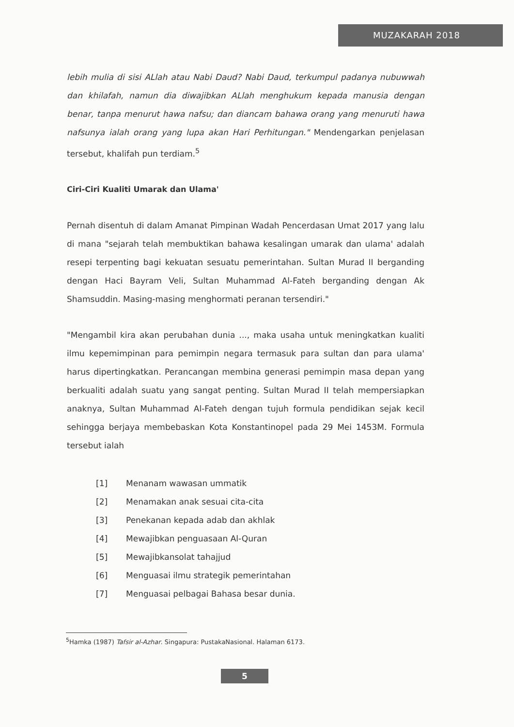MUZAKARAH 2018
lebih mulia di sisi ALlah atau Nabi Daud? Nabi Daud, terkumpul padanya nubuwwah dan khilafah, namun dia diwajibkan ALlah menghukum kepada manusia dengan benar, tanpa menurut hawa nafsu; dan diancam bahawa orang yang menuruti hawa nafsunya ialah orang yang lupa akan Hari Perhitungan." Mendengarkan penjelasan tersebut, khalifah pun terdiam.<sup>5</sup>
Ciri-Ciri Kualiti Umarak dan Ulama'
Pernah disentuh di dalam Amanat Pimpinan Wadah Pencerdasan Umat 2017 yang lalu di mana "sejarah telah membuktikan bahawa kesalingan umarak dan ulama' adalah resepi terpenting bagi kekuatan sesuatu pemerintahan. Sultan Murad II berganding dengan Haci Bayram Veli, Sultan Muhammad Al-Fateh berganding dengan Ak Shamsuddin. Masing-masing menghormati peranan tersendiri."
"Mengambil kira akan perubahan dunia ..., maka usaha untuk meningkatkan kualiti ilmu kepemimpinan para pemimpin negara termasuk para sultan dan para ulama' harus dipertingkatkan. Perancangan membina generasi pemimpin masa depan yang berkualiti adalah suatu yang sangat penting. Sultan Murad II telah mempersiapkan anaknya, Sultan Muhammad Al-Fateh dengan tujuh formula pendidikan sejak kecil sehingga berjaya membebaskan Kota Konstantinopel pada 29 Mei 1453M. Formula tersebut ialah
[1] Menanam wawasan ummatik
[2] Menamakan anak sesuai cita-cita
[3] Penekanan kepada adab dan akhlak
[4] Mewajibkan penguasaan Al-Quran
[5] Mewajibkansolat tahajjud
[6] Menguasai ilmu strategik pemerintahan
[7] Menguasai pelbagai Bahasa besar dunia.
<sup>5</sup> Hamka (1987) Tafsir al-Azhar. Singapura: PustakaNasional. Halaman 6173.
5